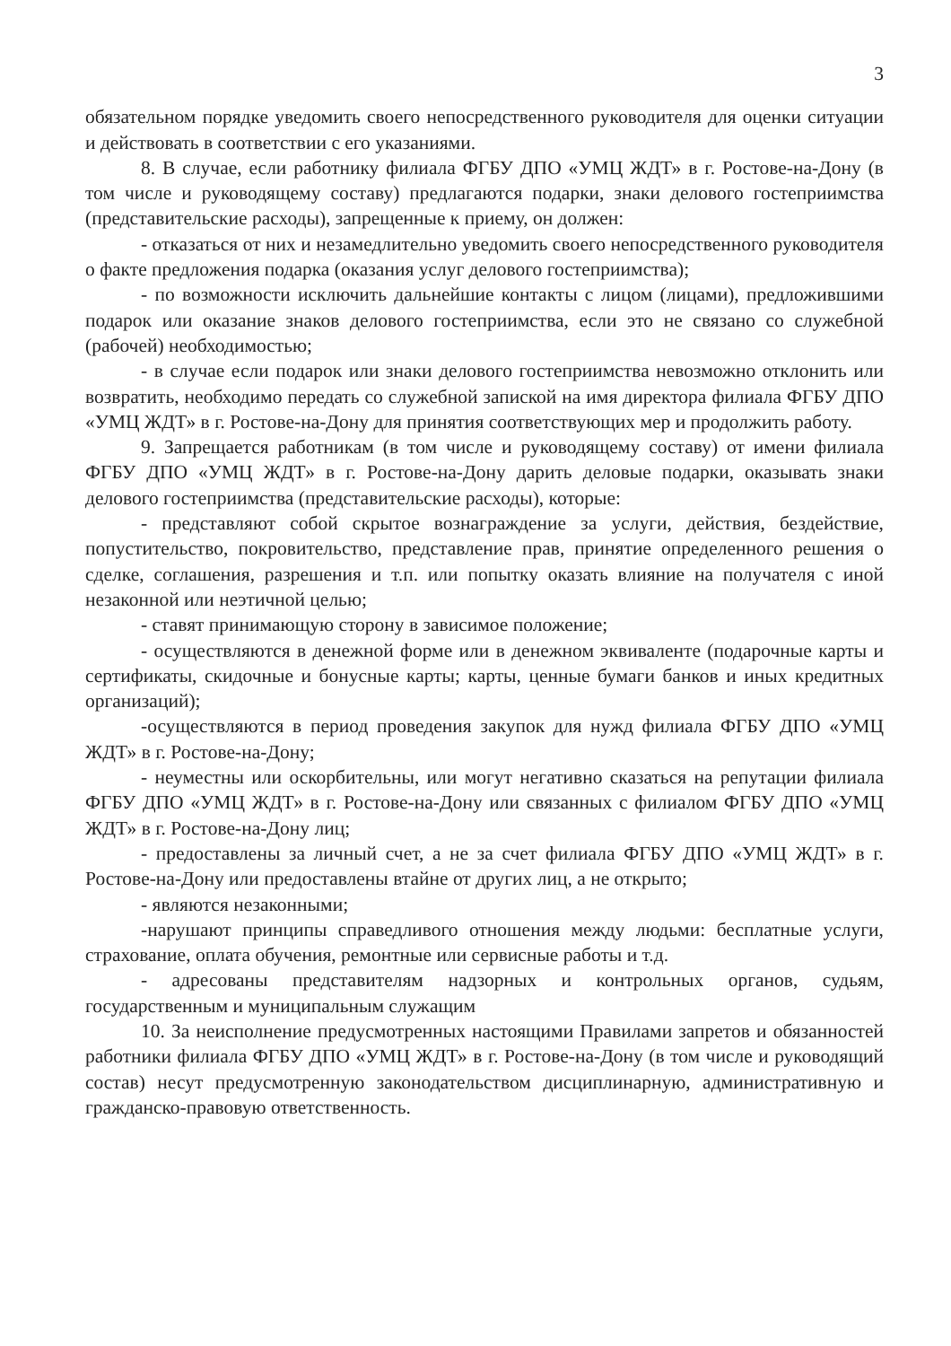3
обязательном порядке уведомить своего непосредственного руководителя для оценки ситуации и действовать в соответствии с его указаниями.
8. В случае, если работнику филиала ФГБУ ДПО «УМЦ ЖДТ» в г. Ростове-на-Дону (в том числе и руководящему составу) предлагаются подарки, знаки делового гостеприимства (представительские расходы), запрещенные к приему, он должен:
- отказаться от них и незамедлительно уведомить своего непосредственного руководителя о факте предложения подарка (оказания услуг делового гостеприимства);
- по возможности исключить дальнейшие контакты с лицом (лицами), предложившими подарок или оказание знаков делового гостеприимства, если это не связано со служебной (рабочей) необходимостью;
- в случае если подарок или знаки делового гостеприимства невозможно отклонить или возвратить, необходимо передать со служебной запиской на имя директора филиала ФГБУ ДПО «УМЦ ЖДТ» в г. Ростове-на-Дону для принятия соответствующих мер и продолжить работу.
9. Запрещается работникам (в том числе и руководящему составу) от имени филиала ФГБУ ДПО «УМЦ ЖДТ» в г. Ростове-на-Дону дарить деловые подарки, оказывать знаки делового гостеприимства (представительские расходы), которые:
- представляют собой скрытое вознаграждение за услуги, действия, бездействие, попустительство, покровительство, представление прав, принятие определенного решения о сделке, соглашения, разрешения и т.п. или попытку оказать влияние на получателя с иной незаконной или неэтичной целью;
- ставят принимающую сторону в зависимое положение;
- осуществляются в денежной форме или в денежном эквиваленте (подарочные карты и сертификаты, скидочные и бонусные карты; карты, ценные бумаги банков и иных кредитных организаций);
-осуществляются в период проведения закупок для нужд филиала ФГБУ ДПО «УМЦ ЖДТ» в г. Ростове-на-Дону;
- неуместны или оскорбительны, или могут негативно сказаться на репутации филиала ФГБУ ДПО «УМЦ ЖДТ» в г. Ростове-на-Дону или связанных с филиалом ФГБУ ДПО «УМЦ ЖДТ» в г. Ростове-на-Дону лиц;
- предоставлены за личный счет, а не за счет филиала ФГБУ ДПО «УМЦ ЖДТ» в г. Ростове-на-Дону или предоставлены втайне от других лиц, а не открыто;
- являются незаконными;
-нарушают принципы справедливого отношения между людьми: бесплатные услуги, страхование, оплата обучения, ремонтные или сервисные работы и т.д.
- адресованы представителям надзорных и контрольных органов, судьям, государственным и муниципальным служащим
10. За неисполнение предусмотренных настоящими Правилами запретов и обязанностей работники филиала ФГБУ ДПО «УМЦ ЖДТ» в г. Ростове-на-Дону (в том числе и руководящий состав) несут предусмотренную законодательством дисциплинарную, административную и гражданско-правовую ответственность.